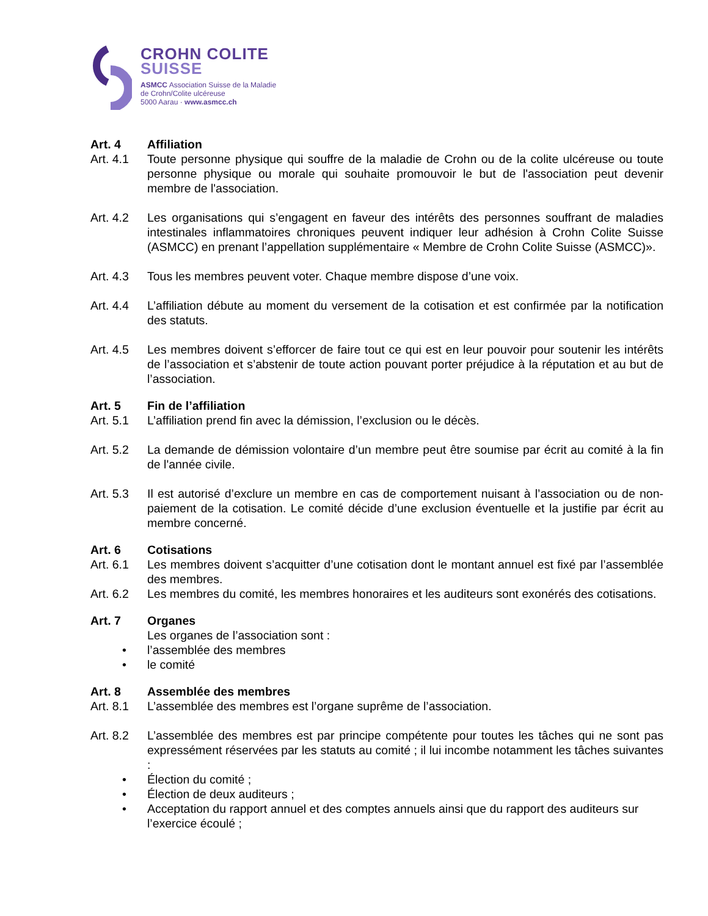CROHN COLITE
SUISSE
ASMCC Association Suisse de la Maladie
de Crohn/Colite ulcéreuse
5000 Aarau · www.asmcc.ch
Art. 4 Affiliation
Art. 4.1 Toute personne physique qui souffre de la maladie de Crohn ou de la colite ulcéreuse ou toute personne physique ou morale qui souhaite promouvoir le but de l'association peut devenir membre de l'association.
Art. 4.2 Les organisations qui s’engagent en faveur des intérêts des personnes souffrant de maladies intestinales inflammatoires chroniques peuvent indiquer leur adhésion à Crohn Colite Suisse (ASMCC) en prenant l’appellation supplémentaire « Membre de Crohn Colite Suisse (ASMCC)».
Art. 4.3 Tous les membres peuvent voter. Chaque membre dispose d’une voix.
Art. 4.4 L’affiliation débute au moment du versement de la cotisation et est confirmée par la notification des statuts.
Art. 4.5 Les membres doivent s’efforcer de faire tout ce qui est en leur pouvoir pour soutenir les intérêts de l’association et s’abstenir de toute action pouvant porter préjudice à la réputation et au but de l’association.
Art. 5 Fin de l’affiliation
Art. 5.1 L’affiliation prend fin avec la démission, l’exclusion ou le décès.
Art. 5.2 La demande de démission volontaire d’un membre peut être soumise par écrit au comité à la fin de l'année civile.
Art. 5.3 Il est autorisé d’exclure un membre en cas de comportement nuisant à l’association ou de non-paiement de la cotisation. Le comité décide d’une exclusion éventuelle et la justifie par écrit au membre concerné.
Art. 6 Cotisations
Art. 6.1 Les membres doivent s’acquitter d’une cotisation dont le montant annuel est fixé par l’assemblée des membres.
Art. 6.2 Les membres du comité, les membres honoraires et les auditeurs sont exonérés des cotisations.
Art. 7 Organes
Les organes de l’association sont :
• l’assemblée des membres
• le comité
Art. 8 Assemblée des membres
Art. 8.1 L’assemblée des membres est l’organe suprême de l’association.
Art. 8.2 L’assemblée des membres est par principe compétente pour toutes les tâches qui ne sont pas expressément réservées par les statuts au comité ; il lui incombe notamment les tâches suivantes :
• Élection du comité ;
• Élection de deux auditeurs ;
• Acceptation du rapport annuel et des comptes annuels ainsi que du rapport des auditeurs sur l’exercice écoulé ;